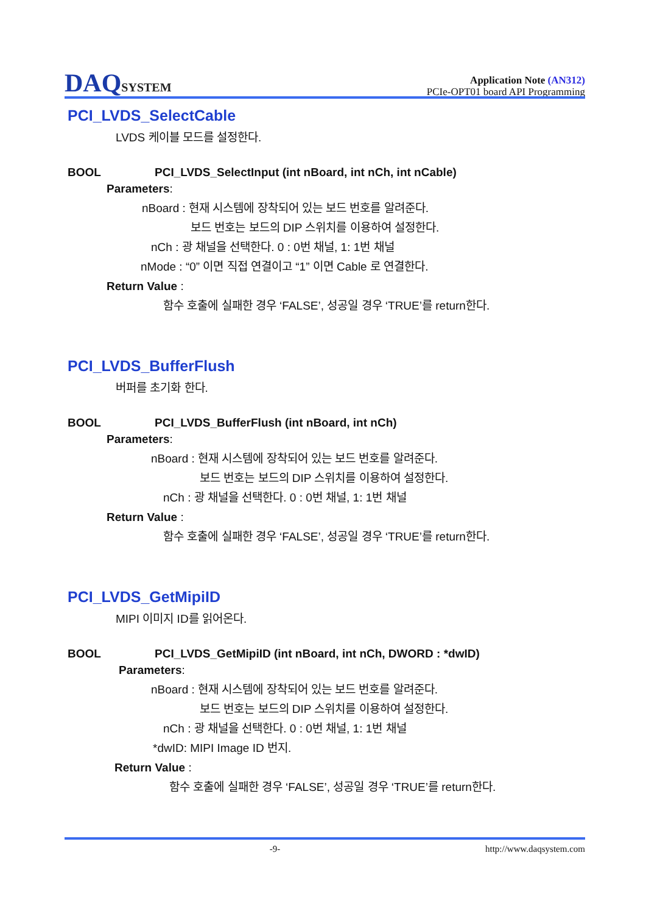DAQSYSTEM
Application Note (AN312)
PCIe-OPT01 board API Programming
PCI_LVDS_SelectCable
LVDS 케이블 모드를 설정한다.
BOOL PCI_LVDS_SelectInput (int nBoard, int nCh, int nCable)
Parameters:
nBoard : 현재 시스템에 장착되어 있는 보드 번호를 알려준다.
보드 번호는 보드의 DIP 스위치를 이용하여 설정한다.
nCh : 광 채널을 선택한다. 0 : 0번 채널, 1: 1번 채널
nMode : “0” 이면 직접 연결이고 “1” 이면 Cable 로 연결한다.
Return Value :
함수 호출에 실패한 경우 ‘FALSE’, 성공일 경우 ‘TRUE’를 return한다.
PCI_LVDS_BufferFlush
버퍼를 초기화 한다.
BOOL PCI_LVDS_BufferFlush (int nBoard, int nCh)
Parameters:
nBoard : 현재 시스템에 장착되어 있는 보드 번호를 알려준다.
보드 번호는 보드의 DIP 스위치를 이용하여 설정한다.
nCh : 광 채널을 선택한다. 0 : 0번 채널, 1: 1번 채널
Return Value :
함수 호출에 실패한 경우 ‘FALSE’, 성공일 경우 ‘TRUE’를 return한다.
PCI_LVDS_GetMipiID
MIPI 이미지 ID를 읽어온다.
BOOL PCI_LVDS_GetMipiID (int nBoard, int nCh, DWORD : *dwID)
Parameters:
nBoard : 현재 시스템에 장착되어 있는 보드 번호를 알려준다.
보드 번호는 보드의 DIP 스위치를 이용하여 설정한다.
nCh : 광 채널을 선택한다. 0 : 0번 채널, 1: 1번 채널
*dwID: MIPI Image ID 번지.
Return Value :
함수 호출에 실패한 경우 ‘FALSE’, 성공일 경우 ‘TRUE’를 return한다.
-9- http://www.daqsystem.com